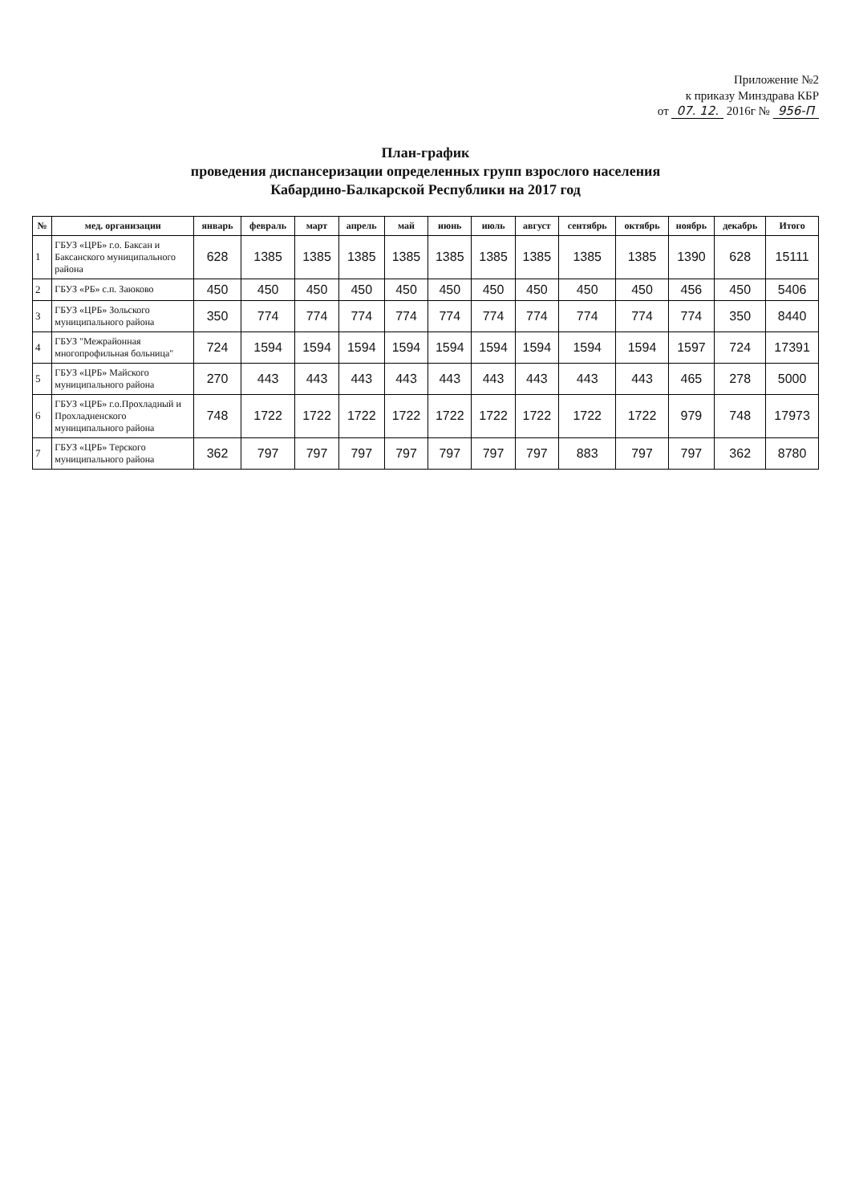Приложение №2
к приказу Минздрава КБР
от 07. 12. 2016г № 956-П
План-график
проведения диспансеризации определенных групп взрослого населения
Кабардино-Балкарской Республики на 2017 год
| № | мед. организации | январь | февраль | март | апрель | май | июнь | июль | август | сентябрь | октябрь | ноябрь | декабрь | Итого |
| --- | --- | --- | --- | --- | --- | --- | --- | --- | --- | --- | --- | --- | --- | --- |
| 1 | ГБУЗ «ЦРБ» г.о. Баксан и Баксанского муниципального района | 628 | 1385 | 1385 | 1385 | 1385 | 1385 | 1385 | 1385 | 1385 | 1385 | 1390 | 628 | 15111 |
| 2 | ГБУЗ «РБ» с.п. Заюково | 450 | 450 | 450 | 450 | 450 | 450 | 450 | 450 | 450 | 450 | 456 | 450 | 5406 |
| 3 | ГБУЗ «ЦРБ» Зольского муниципального района | 350 | 774 | 774 | 774 | 774 | 774 | 774 | 774 | 774 | 774 | 774 | 350 | 8440 |
| 4 | ГБУЗ "Межрайонная многопрофильная больница" | 724 | 1594 | 1594 | 1594 | 1594 | 1594 | 1594 | 1594 | 1594 | 1594 | 1597 | 724 | 17391 |
| 5 | ГБУЗ «ЦРБ» Майского муниципального района | 270 | 443 | 443 | 443 | 443 | 443 | 443 | 443 | 443 | 443 | 465 | 278 | 5000 |
| 6 | ГБУЗ «ЦРБ» г.о.Прохладный и Прохладненского муниципального района | 748 | 1722 | 1722 | 1722 | 1722 | 1722 | 1722 | 1722 | 1722 | 1722 | 979 | 748 | 17973 |
| 7 | ГБУЗ «ЦРБ» Терского муниципального района | 362 | 797 | 797 | 797 | 797 | 797 | 797 | 797 | 883 | 797 | 797 | 362 | 8780 |